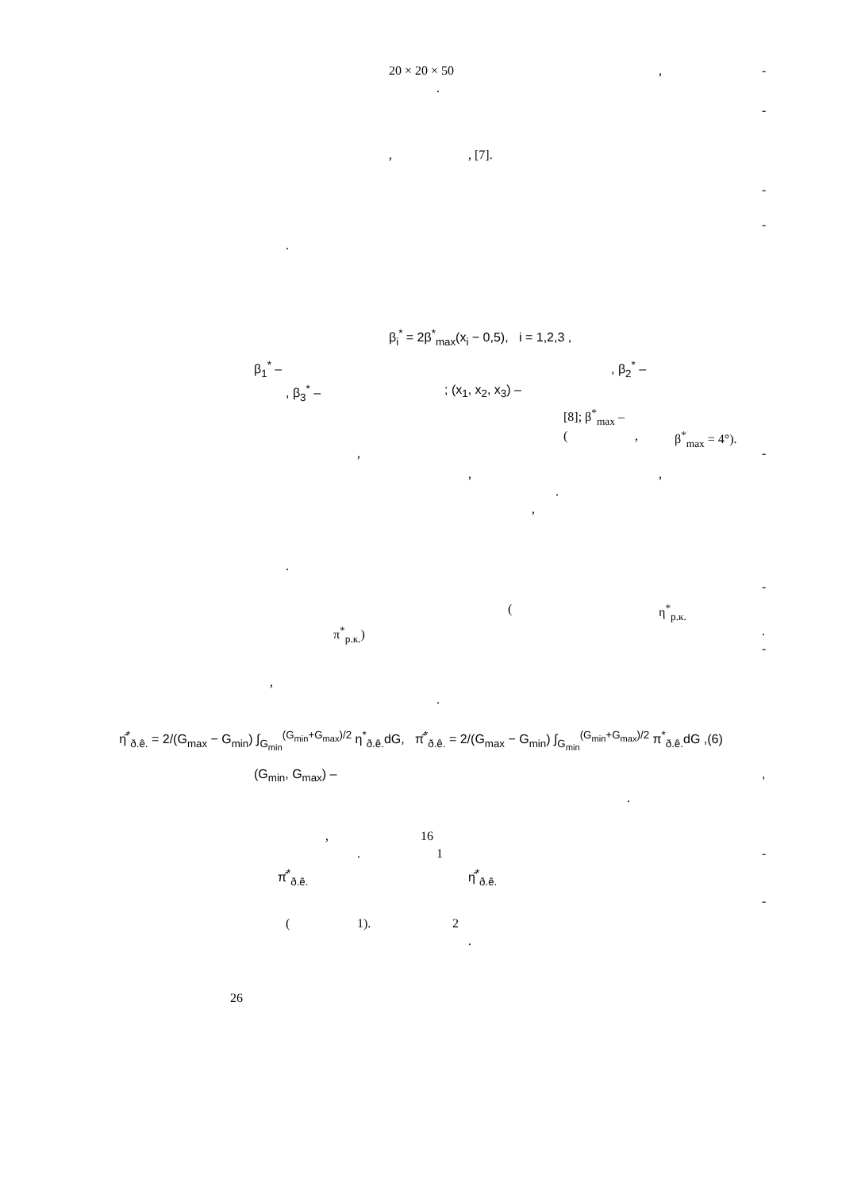20 × 20 × 50, -
.
-
,, [7].
-
-
.
β<sub>i</sub><sup>*</sup> = 2β<sup>*</sup><sub>max</sub>(x<sub>i</sub> − 0,5), i = 1,2,3 ,
β<sub>1</sub><sup>*</sup> –, β<sub>2</sub><sup>*</sup> –
, β<sub>3</sub><sup>*</sup> –; (x<sub>1</sub>, x<sub>2</sub>, x<sub>3</sub>) –
[8]; β<sup>*</sup><sub>max</sub> –
(, β<sup>*</sup><sub>max</sub> = 4°).
, -
,,
.
,
.
-
(η<sup>*</sup><sub>р.к.</sub>
π<sup>*</sup><sub>р.к.</sub>).
-
,
.
η̂<sup>*</sup><sub>ð.ê.</sub> = 2/(G<sub>max</sub> − G<sub>min</sub>) ∫<sub>G<sub>min</sub></sub><sup>(G<sub>min</sub>+G<sub>max</sub>)/2</sup> η<sup>*</sup><sub>ð.ê.</sub>dG, π̂<sup>*</sup><sub>ð.ê.</sub> = 2/(G<sub>max</sub> − G<sub>min</sub>) ∫<sub>G<sub>min</sub></sub><sup>(G<sub>min</sub>+G<sub>max</sub>)/2</sup> π<sup>*</sup><sub>ð.ê.</sub>dG ,(6)
(G<sub>min</sub>, G<sub>max</sub>) –,
.
, 16
. 1 -
π̂<sup>*</sup><sub>ð.ê.</sub> η̂<sup>*</sup><sub>ð.ê.</sub>
-
(1). 2
.
26